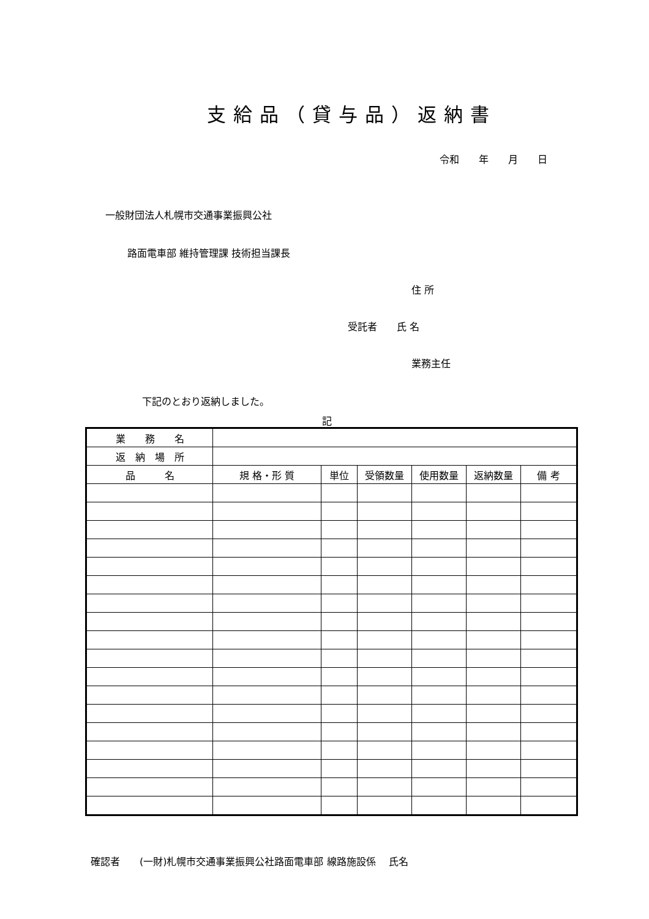支給品（貸与品）返納書
令和　　年　　月　　日
一般財団法人札幌市交通事業振興公社
路面電車部 維持管理課 技術担当課長
住 所
受託者　　氏 名
業務主任
下記のとおり返納しました。
記
| 業 務 名 | | | | | | |
| 返 納 場 所 | | | | | | |
| 品 名 | 規 格・形 質 | 単位 | 受領数量 | 使用数量 | 返納数量 | 備 考 |
確認者　　(一財)札幌市交通事業振興公社路面電車部 線路施設係　 氏名